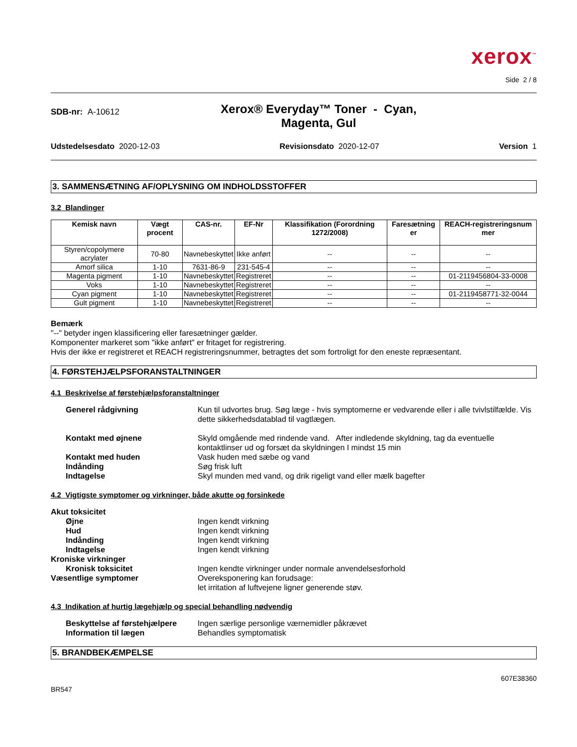xerox<sup>™</sup>
Side 2 / 8
SDB-nr: A-10612
Xerox® Everyday™ Toner - Cyan,
Magenta, Gul
Udstedelsesdato 2020-12-03 Revisionsdato 2020-12-07 Version 1
3. SAMMENSÆTNING AF/OPLYSNING OM INDHOLDSSTOFFER
3.2 Blandinger
| Kemisk navn | Vægt procent | CAS-nr. | EF-Nr | Klassifikation (Forordning 1272/2008) | Faresætning er | REACH-registreringsnum mer |
| --- | --- | --- | --- | --- | --- | --- |
| Styren/copolymere acrylater | 70-80 | Navnebeskyttet | Ikke anført | -- | -- | -- |
| Amorf silica | 1-10 | 7631-86-9 | 231-545-4 | -- | -- | -- |
| Magenta pigment | 1-10 | Navnebeskyttet | Registreret | -- | -- | 01-2119456804-33-0008 |
| Voks | 1-10 | Navnebeskyttet | Registreret | -- | -- | -- |
| Cyan pigment | 1-10 | Navnebeskyttet | Registreret | -- | -- | 01-2119458771-32-0044 |
| Gult pigment | 1-10 | Navnebeskyttet | Registreret | -- | -- | -- |
Bemærk
"--" betyder ingen klassificering eller faresætninger gælder.
Komponenter markeret som "ikke anført" er fritaget for registrering.
Hvis der ikke er registreret et REACH registreringsnummer, betragtes det som fortroligt for den eneste repræsentant.
4. FØRSTEHJÆLPSFORANSTALTNINGER
4.1 Beskrivelse af førstehjælpsforanstaltninger
Generel rådgivning Kun til udvortes brug. Søg læge - hvis symptomerne er vedvarende eller i alle tvivlstilfælde. Vis dette sikkerhedsdatablad til vagtlægen.
Kontakt med øjnene Skyld omgående med rindende vand. After indledende skyldning, tag da eventuelle kontaktlinser ud og forsæt da skyldningen I mindst 15 min
Kontakt med huden Vask huden med sæbe og vand
Indånding Søg frisk luft
Indtagelse Skyl munden med vand, og drik rigeligt vand eller mælk bagefter
4.2 Vigtigste symptomer og virkninger, både akutte og forsinkede
Akut toksicitet
Øjne Ingen kendt virkning
Hud Ingen kendt virkning
Indånding Ingen kendt virkning
Indtagelse Ingen kendt virkning
Kroniske virkninger
Kronisk toksicitet Ingen kendte virkninger under normale anvendelsesforhold
Væsentlige symptomer Overeksponering kan forudsage:
let irritation af luftvejene ligner generende støv.
4.3 Indikation af hurtig lægehjælp og special behandling nødvendig
Beskyttelse af førstehjælpere
Ingen særlige personlige værnemidler påkrævet
Information til lægen Behandles symptomatisk
5. BRANDBEKÆMPELSE
607E38360
BR547